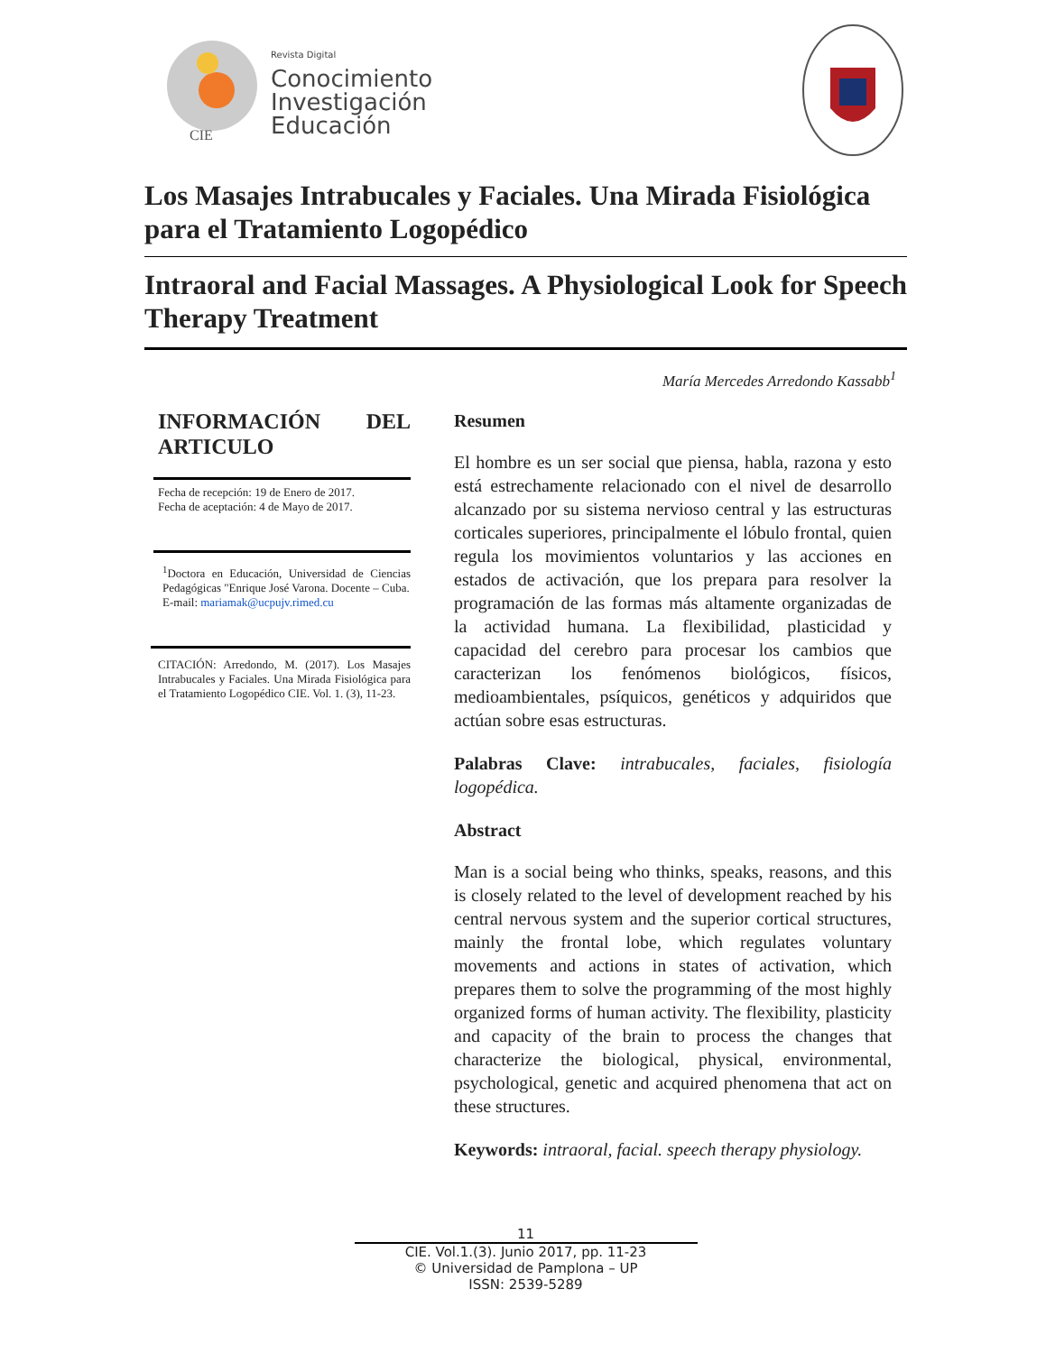CIE
Revista Digital
Conocimiento
Investigación
Educación
Los Masajes Intrabucales y Faciales. Una Mirada Fisiológica para el Tratamiento Logopédico
Intraoral and Facial Massages. A Physiological Look for Speech Therapy Treatment
María Mercedes Arredondo Kassabb<sup>1</sup>
INFORMACIÓN DEL ARTICULO
Fecha de recepción: 19 de Enero de 2017.
Fecha de aceptación: 4 de Mayo de 2017.
<sup>1</sup> Doctora en Educación, Universidad de Ciencias Pedagógicas "Enrique José Varona. Docente – Cuba.
E-mail: mariamak@ucpujv.rimed.cu
CITACIÓN: Arredondo, M. (2017). Los Masajes Intrabucales y Faciales. Una Mirada Fisiológica para el Tratamiento Logopédico CIE. Vol. 1. (3), 11-23.
Resumen
El hombre es un ser social que piensa, habla, razona y esto está estrechamente relacionado con el nivel de desarrollo alcanzado por su sistema nervioso central y las estructuras corticales superiores, principalmente el lóbulo frontal, quien regula los movimientos voluntarios y las acciones en estados de activación, que los prepara para resolver la programación de las formas más altamente organizadas de la actividad humana. La flexibilidad, plasticidad y capacidad del cerebro para procesar los cambios que caracterizan los fenómenos biológicos, físicos, medioambientales, psíquicos, genéticos y adquiridos que actúan sobre esas estructuras.
Palabras Clave: intrabucales, faciales, fisiología logopédica.
Abstract
Man is a social being who thinks, speaks, reasons, and this is closely related to the level of development reached by his central nervous system and the superior cortical structures, mainly the frontal lobe, which regulates voluntary movements and actions in states of activation, which prepares them to solve the programming of the most highly organized forms of human activity. The flexibility, plasticity and capacity of the brain to process the changes that characterize the biological, physical, environmental, psychological, genetic and acquired phenomena that act on these structures.
Keywords: intraoral, facial. speech therapy physiology.
11
CIE. Vol.1.(3). Junio 2017, pp. 11-23
© Universidad de Pamplona – UP
ISSN: 2539-5289